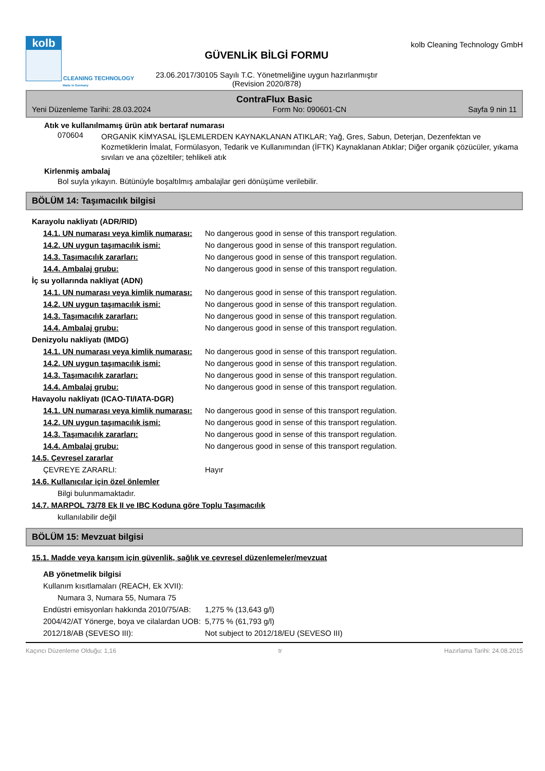kolb
CLEANING TECHNOLOGY
Made in Germany
GÜVENLİK BİLGİ FORMU
23.06.2017/30105 Sayılı T.C. Yönetmeliğine uygun hazırlanmıştır
(Revision 2020/878)
kolb Cleaning Technology GmbH
ContraFlux Basic
Yeni Düzenleme Tarihi: 28.03.2024 Form No: 090601-CN Sayfa 9 nin 11
Atık ve kullanılmamış ürün atık bertaraf numarası
070604
ORGANİK KİMYASAL İŞLEMLERDEN KAYNAKLANAN ATIKLAR; Yağ, Gres, Sabun, Deterjan, Dezenfektan ve Kozmetiklerin İmalat, Formülasyon, Tedarik ve Kullanımından (İFTK) Kaynaklanan Atıklar; Diğer organik çözücüler, yıkama sıvıları ve ana çözeltiler; tehlikeli atık
Kirlenmiş ambalaj
Bol suyla yıkayın. Bütünüyle boşaltılmış ambalajlar geri dönüşüme verilebilir.
BÖLÜM 14: Taşımacılık bilgisi
| Karayolu nakliyatı (ADR/RID) | |
| 14.1. UN numarası veya kimlik numarası: | No dangerous good in sense of this transport regulation. |
| 14.2. UN uygun taşımacılık ismi: | No dangerous good in sense of this transport regulation. |
| 14.3. Taşımacılık zararları: | No dangerous good in sense of this transport regulation. |
| 14.4. Ambalaj grubu: | No dangerous good in sense of this transport regulation. |
| İç su yollarında nakliyat (ADN) | |
| 14.1. UN numarası veya kimlik numarası: | No dangerous good in sense of this transport regulation. |
| 14.2. UN uygun taşımacılık ismi: | No dangerous good in sense of this transport regulation. |
| 14.3. Taşımacılık zararları: | No dangerous good in sense of this transport regulation. |
| 14.4. Ambalaj grubu: | No dangerous good in sense of this transport regulation. |
| Denizyolu nakliyatı (IMDG) | |
| 14.1. UN numarası veya kimlik numarası: | No dangerous good in sense of this transport regulation. |
| 14.2. UN uygun taşımacılık ismi: | No dangerous good in sense of this transport regulation. |
| 14.3. Taşımacılık zararları: | No dangerous good in sense of this transport regulation. |
| 14.4. Ambalaj grubu: | No dangerous good in sense of this transport regulation. |
| Havayolu nakliyatı (ICAO-TI/IATA-DGR) | |
| 14.1. UN numarası veya kimlik numarası: | No dangerous good in sense of this transport regulation. |
| 14.2. UN uygun taşımacılık ismi: | No dangerous good in sense of this transport regulation. |
| 14.3. Taşımacılık zararları: | No dangerous good in sense of this transport regulation. |
| 14.4. Ambalaj grubu: | No dangerous good in sense of this transport regulation. |
| 14.5. Çevresel zararlar | |
| ÇEVREYE ZARARLI: | Hayır |
| 14.6. Kullanıcılar için özel önlemler | |
| Bilgi bulunmamaktadır. | |
| 14.7. MARPOL 73/78 Ek II ve IBC Koduna göre Toplu Taşımacılık | |
| kullanılabilir değil | |
BÖLÜM 15: Mevzuat bilgisi
| 15.1. Madde veya karışım için güvenlik, sağlık ve çevresel düzenlemeler/mevzuat | |
| AB yönetmelik bilgisi | |
| Kullanım kısıtlamaları (REACH, Ek XVII): | |
| Numara 3, Numara 55, Numara 75 | |
| Endüstri emisyonları hakkında 2010/75/AB: | 1,275 % (13,643 g/l) |
| 2004/42/AT Yönerge, boya ve cilalardan UOB: | 5,775 % (61,793 g/l) |
| 2012/18/AB (SEVESO III): | Not subject to 2012/18/EU (SEVESO III) |
Kaçıncı Düzenleme Olduğu: 1,16 tr Hazırlama Tarihi: 24.08.2015